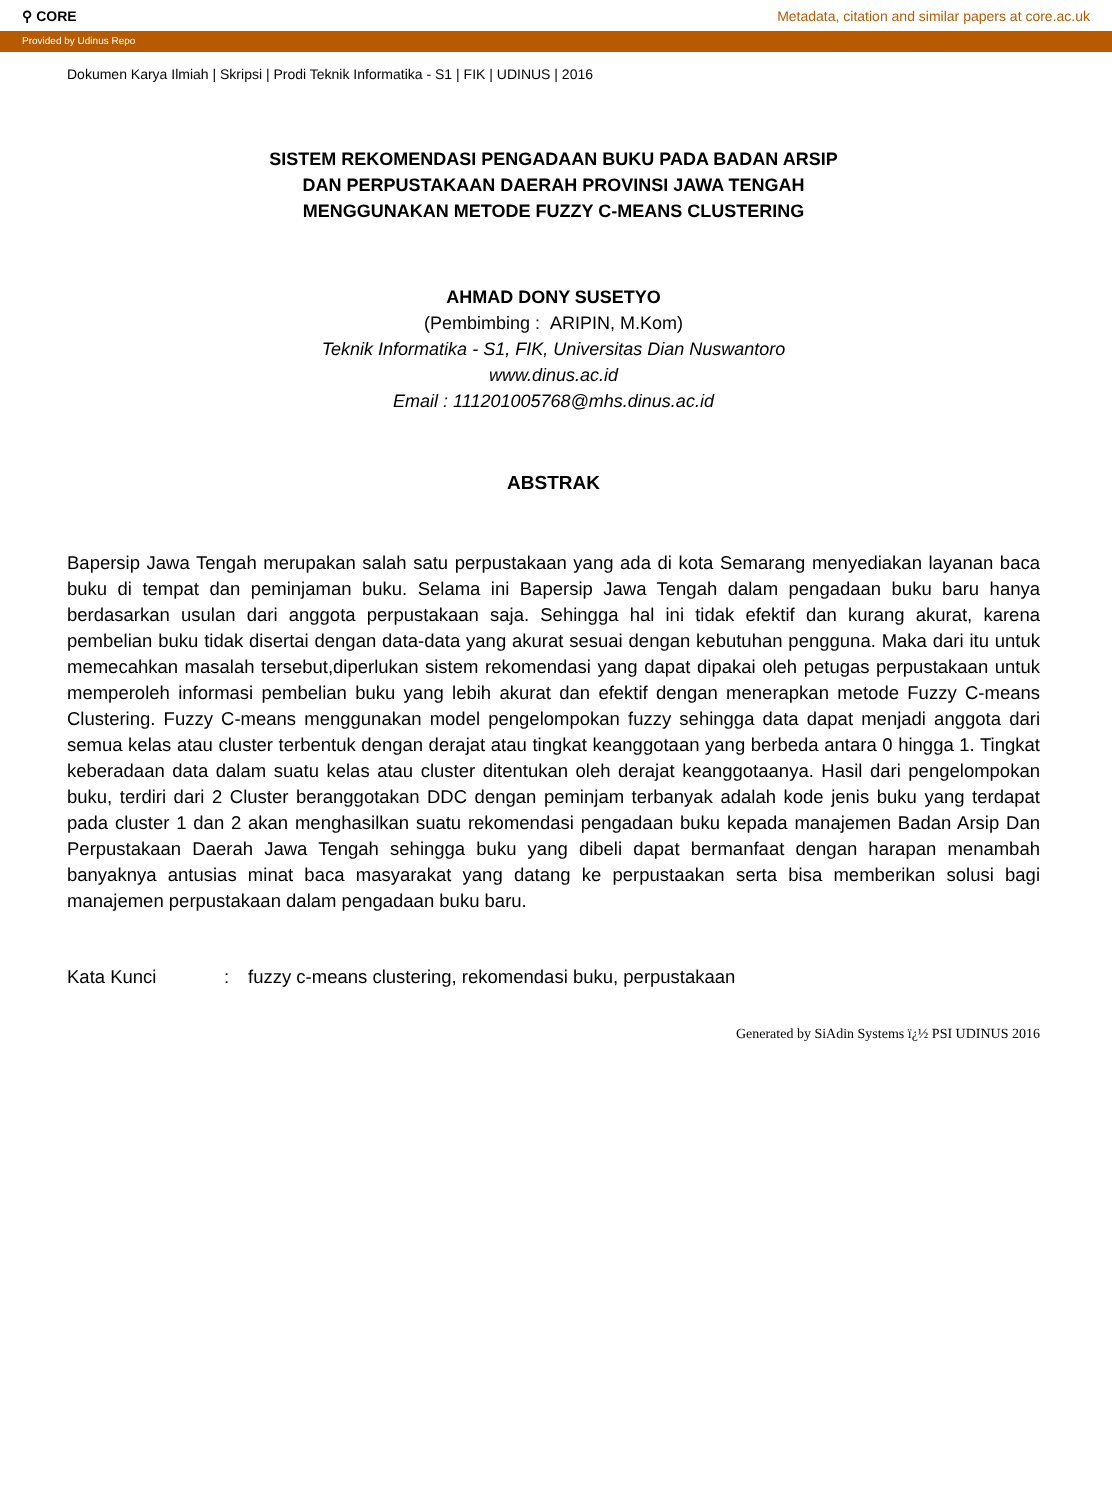⚲ CORE Metadata, citation and similar papers at core.ac.uk
Provided by Udinus Repo
Dokumen Karya Ilmiah | Skripsi | Prodi Teknik Informatika - S1 | FIK | UDINUS | 2016
SISTEM REKOMENDASI PENGADAAN BUKU PADA BADAN ARSIP
DAN PERPUSTAKAAN DAERAH PROVINSI JAWA TENGAH
MENGGUNAKAN METODE FUZZY C-MEANS CLUSTERING
AHMAD DONY SUSETYO
(Pembimbing : ARIPIN, M.Kom)
Teknik Informatika - S1, FIK, Universitas Dian Nuswantoro
www.dinus.ac.id
Email : 111201005768@mhs.dinus.ac.id
ABSTRAK
Bapersip Jawa Tengah merupakan salah satu perpustakaan yang ada di kota Semarang menyediakan layanan baca buku di tempat dan peminjaman buku. Selama ini Bapersip Jawa Tengah dalam pengadaan buku baru hanya berdasarkan usulan dari anggota perpustakaan saja. Sehingga hal ini tidak efektif dan kurang akurat, karena pembelian buku tidak disertai dengan data-data yang akurat sesuai dengan kebutuhan pengguna. Maka dari itu untuk memecahkan masalah tersebut,diperlukan sistem rekomendasi yang dapat dipakai oleh petugas perpustakaan untuk memperoleh informasi pembelian buku yang lebih akurat dan efektif dengan menerapkan metode Fuzzy C-means Clustering. Fuzzy C-means menggunakan model pengelompokan fuzzy sehingga data dapat menjadi anggota dari semua kelas atau cluster terbentuk dengan derajat atau tingkat keanggotaan yang berbeda antara 0 hingga 1. Tingkat keberadaan data dalam suatu kelas atau cluster ditentukan oleh derajat keanggotaanya. Hasil dari pengelompokan buku, terdiri dari 2 Cluster beranggotakan DDC dengan peminjam terbanyak adalah kode jenis buku yang terdapat pada cluster 1 dan 2 akan menghasilkan suatu rekomendasi pengadaan buku kepada manajemen Badan Arsip Dan Perpustakaan Daerah Jawa Tengah sehingga buku yang dibeli dapat bermanfaat dengan harapan menambah banyaknya antusias minat baca masyarakat yang datang ke perpustaakan serta bisa memberikan solusi bagi manajemen perpustakaan dalam pengadaan buku baru.
Kata Kunci: fuzzy c-means clustering, rekomendasi buku, perpustakaan
Generated by SiAdin Systems ï¿½ PSI UDINUS 2016